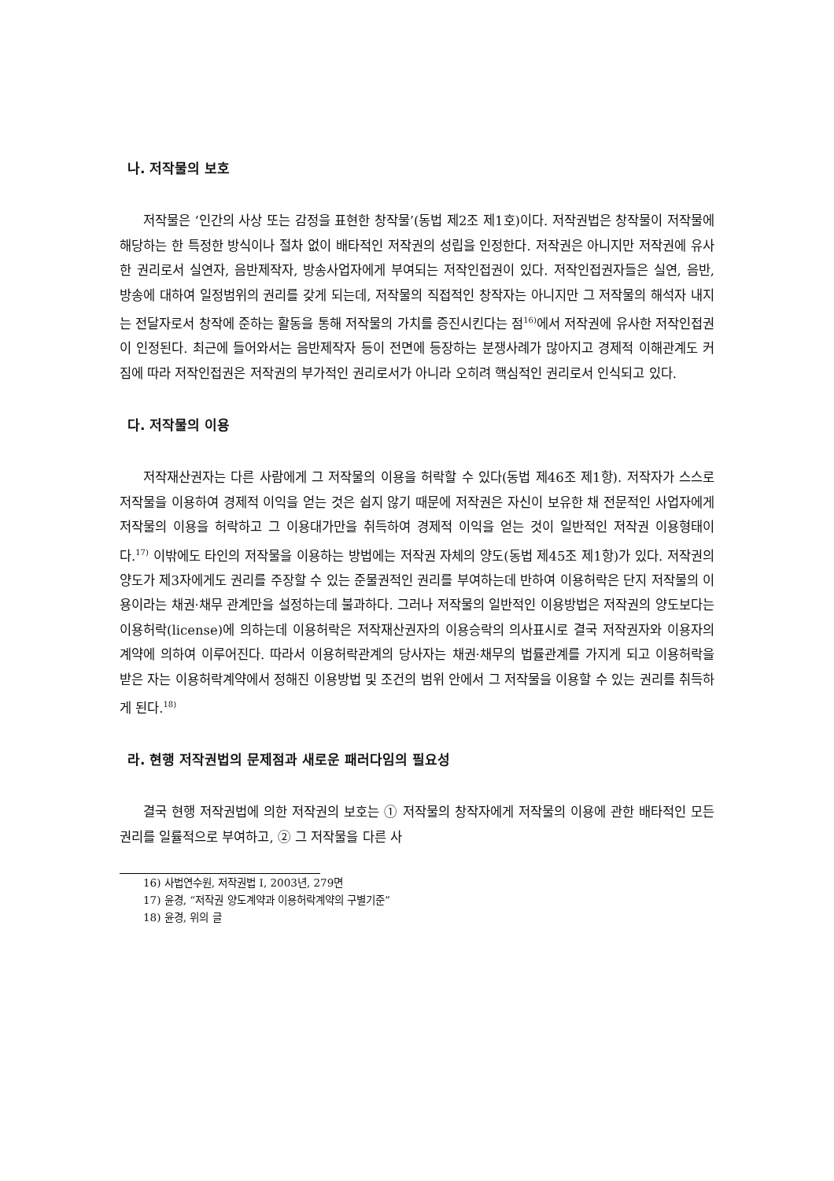나. 저작물의 보호
저작물은 ‘인간의 사상 또는 감정을 표현한 창작물’(동법 제2조 제1호)이다. 저작권법은 창작물이 저작물에 해당하는 한 특정한 방식이나 절차 없이 배타적인 저작권의 성립을 인정한다. 저작권은 아니지만 저작권에 유사한 권리로서 실연자, 음반제작자, 방송사업자에게 부여되는 저작인접권이 있다. 저작인접권자들은 실연, 음반, 방송에 대하여 일정범위의 권리를 갖게 되는데, 저작물의 직접적인 창작자는 아니지만 그 저작물의 해석자 내지는 전달자로서 창작에 준하는 활동을 통해 저작물의 가치를 증진시킨다는 점<sup>16)</sup>에서 저작권에 유사한 저작인접권이 인정된다. 최근에 들어와서는 음반제작자 등이 전면에 등장하는 분쟁사례가 많아지고 경제적 이해관계도 커짐에 따라 저작인접권은 저작권의 부가적인 권리로서가 아니라 오히려 핵심적인 권리로서 인식되고 있다.
다. 저작물의 이용
저작재산권자는 다른 사람에게 그 저작물의 이용을 허락할 수 있다(동법 제46조 제1항). 저작자가 스스로 저작물을 이용하여 경제적 이익을 얻는 것은 쉽지 않기 때문에 저작권은 자신이 보유한 채 전문적인 사업자에게 저작물의 이용을 허락하고 그 이용대가만을 취득하여 경제적 이익을 얻는 것이 일반적인 저작권 이용형태이다.<sup>17)</sup> 이밖에도 타인의 저작물을 이용하는 방법에는 저작권 자체의 양도(동법 제45조 제1항)가 있다. 저작권의 양도가 제3자에게도 권리를 주장할 수 있는 준물권적인 권리를 부여하는데 반하여 이용허락은 단지 저작물의 이용이라는 채권·채무 관계만을 설정하는데 불과하다. 그러나 저작물의 일반적인 이용방법은 저작권의 양도보다는 이용허락(license)에 의하는데 이용허락은 저작재산권자의 이용승락의 의사표시로 결국 저작권자와 이용자의 계약에 의하여 이루어진다. 따라서 이용허락관계의 당사자는 채권·채무의 법률관계를 가지게 되고 이용허락을 받은 자는 이용허락계약에서 정해진 이용방법 및 조건의 범위 안에서 그 저작물을 이용할 수 있는 권리를 취득하게 된다.<sup>18)</sup>
라. 현행 저작권법의 문제점과 새로운 패러다임의 필요성
결국 현행 저작권법에 의한 저작권의 보호는 ① 저작물의 창작자에게 저작물의 이용에 관한 배타적인 모든 권리를 일률적으로 부여하고, ② 그 저작물을 다른 사
16) 사법연수원, 저작권법 I, 2003년, 279면
17) 윤경, “저작권 양도계약과 이용허락계약의 구별기준”
18) 윤경, 위의 글